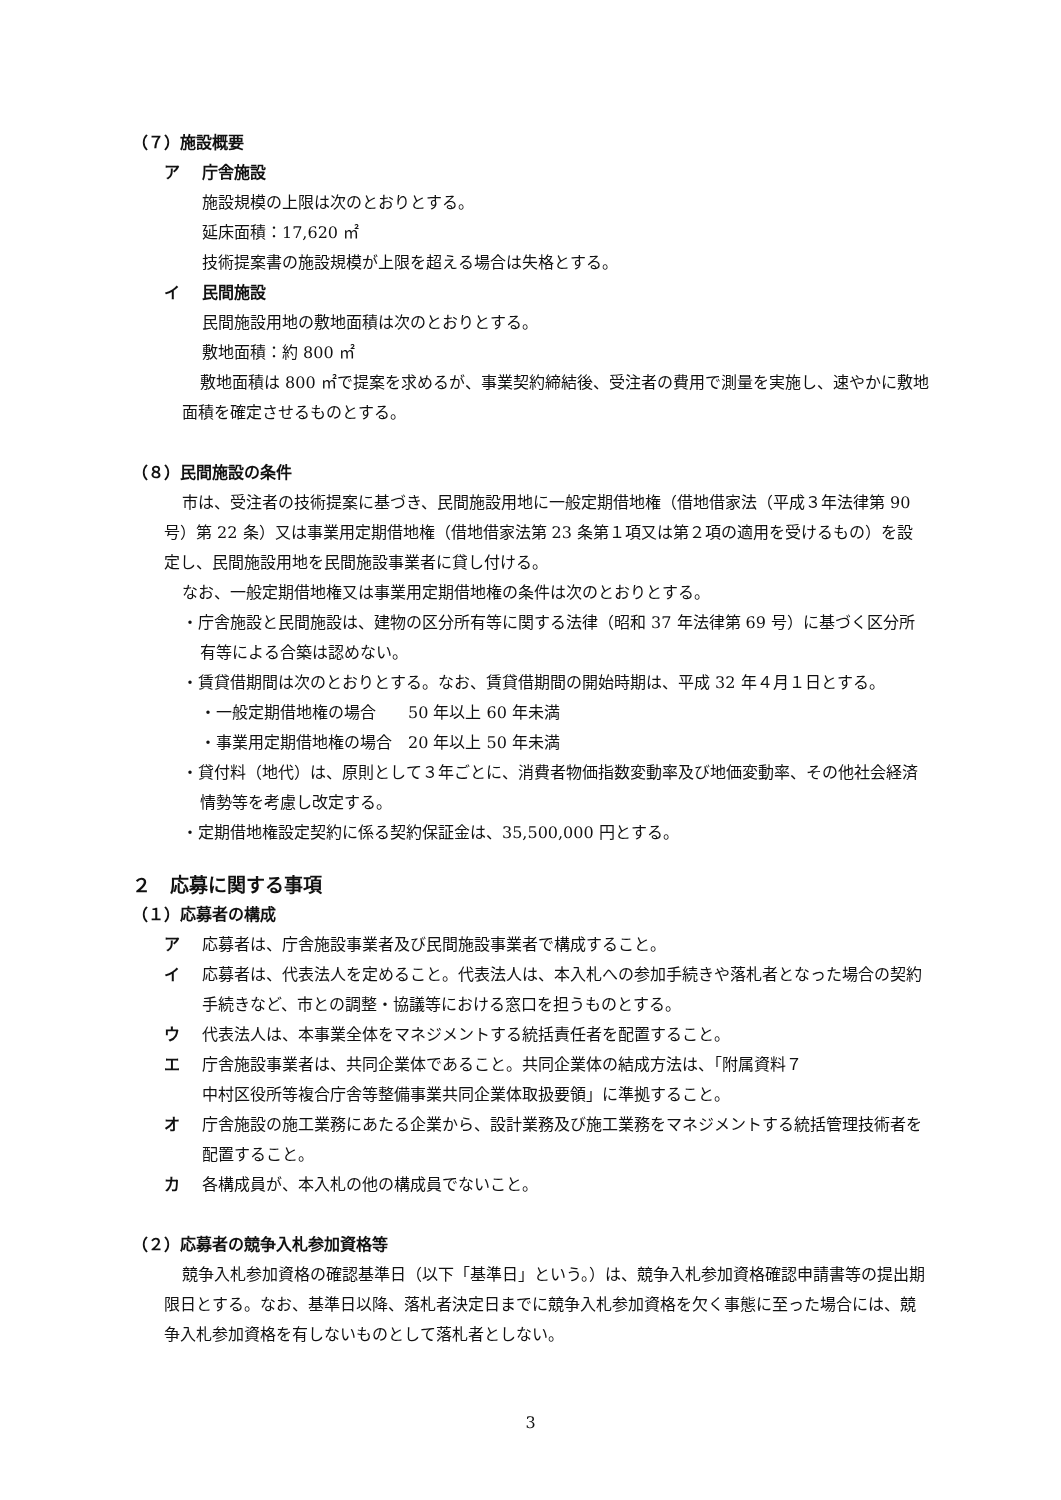（７）施設概要
ア 庁舎施設
施設規模の上限は次のとおりとする。
延床面積：17,620 ㎡
技術提案書の施設規模が上限を超える場合は失格とする。
イ 民間施設
民間施設用地の敷地面積は次のとおりとする。
敷地面積：約 800 ㎡
敷地面積は 800 ㎡で提案を求めるが、事業契約締結後、受注者の費用で測量を実施し、速やかに敷地面積を確定させるものとする。
（８）民間施設の条件
市は、受注者の技術提案に基づき、民間施設用地に一般定期借地権（借地借家法（平成３年法律第 90 号）第 22 条）又は事業用定期借地権（借地借家法第 23 条第１項又は第２項の適用を受けるもの）を設定し、民間施設用地を民間施設事業者に貸し付ける。
なお、一般定期借地権又は事業用定期借地権の条件は次のとおりとする。
・庁舎施設と民間施設は、建物の区分所有等に関する法律（昭和 37 年法律第 69 号）に基づく区分所有等による合築は認めない。
・賃貸借期間は次のとおりとする。なお、賃貸借期間の開始時期は、平成 32 年４月１日とする。
・一般定期借地権の場合　　50 年以上 60 年未満
・事業用定期借地権の場合　20 年以上 50 年未満
・貸付料（地代）は、原則として３年ごとに、消費者物価指数変動率及び地価変動率、その他社会経済情勢等を考慮し改定する。
・定期借地権設定契約に係る契約保証金は、35,500,000 円とする。
２　応募に関する事項
（１）応募者の構成
ア 応募者は、庁舎施設事業者及び民間施設事業者で構成すること。
イ 応募者は、代表法人を定めること。代表法人は、本入札への参加手続きや落札者となった場合の契約手続きなど、市との調整・協議等における窓口を担うものとする。
ウ 代表法人は、本事業全体をマネジメントする統括責任者を配置すること。
エ 庁舎施設事業者は、共同企業体であること。共同企業体の結成方法は、「附属資料７
中村区役所等複合庁舎等整備事業共同企業体取扱要領」に準拠すること。
オ 庁舎施設の施工業務にあたる企業から、設計業務及び施工業務をマネジメントする統括管理技術者を配置すること。
カ 各構成員が、本入札の他の構成員でないこと。
（２）応募者の競争入札参加資格等
競争入札参加資格の確認基準日（以下「基準日」という。）は、競争入札参加資格確認申請書等の提出期限日とする。なお、基準日以降、落札者決定日までに競争入札参加資格を欠く事態に至った場合には、競争入札参加資格を有しないものとして落札者としない。
3